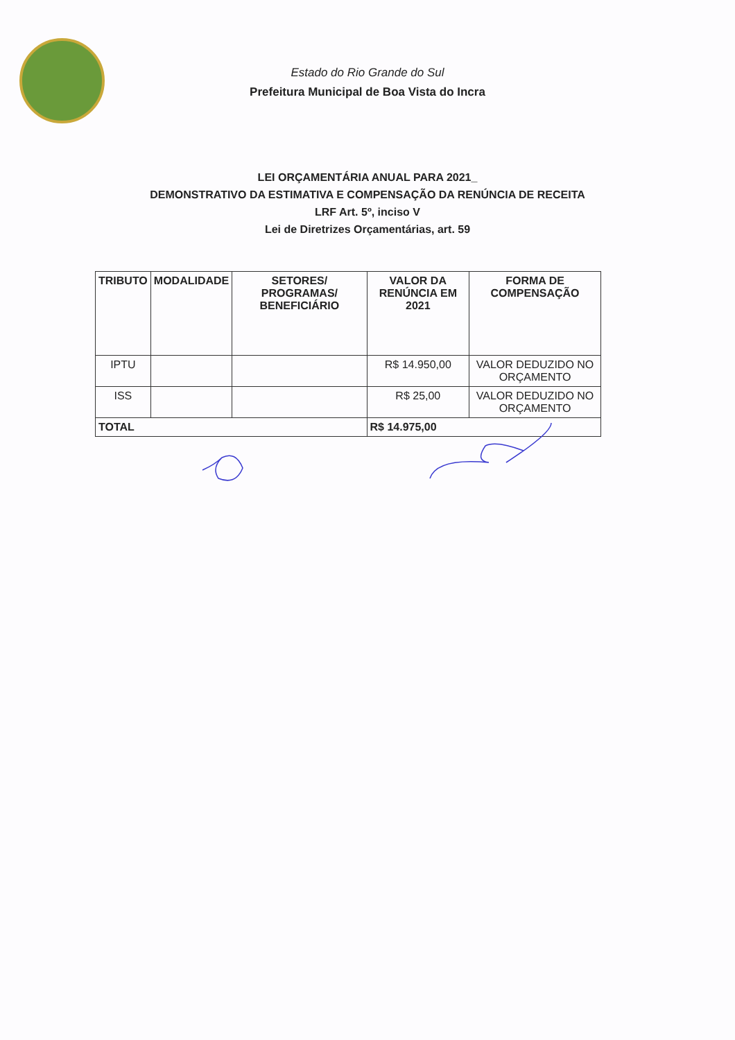Estado do Rio Grande do Sul
Prefeitura Municipal de Boa Vista do Incra
LEI ORÇAMENTÁRIA ANUAL PARA 2021_
DEMONSTRATIVO DA ESTIMATIVA E COMPENSAÇÃO DA RENÚNCIA DE RECEITA
LRF Art. 5º, inciso V
Lei de Diretrizes Orçamentárias, art. 59
| TRIBUTO | MODALIDADE | SETORES/ PROGRAMAS/ BENEFICIÁRIO | VALOR DA RENÚNCIA EM 2021 | FORMA DE COMPENSAÇÃO |
| --- | --- | --- | --- | --- |
| IPTU | | | R$ 14.950,00 | VALOR DEDUZIDO NO ORÇAMENTO |
| ISS | | | R$ 25,00 | VALOR DEDUZIDO NO ORÇAMENTO |
| TOTAL | | | R$ 14.975,00 | |